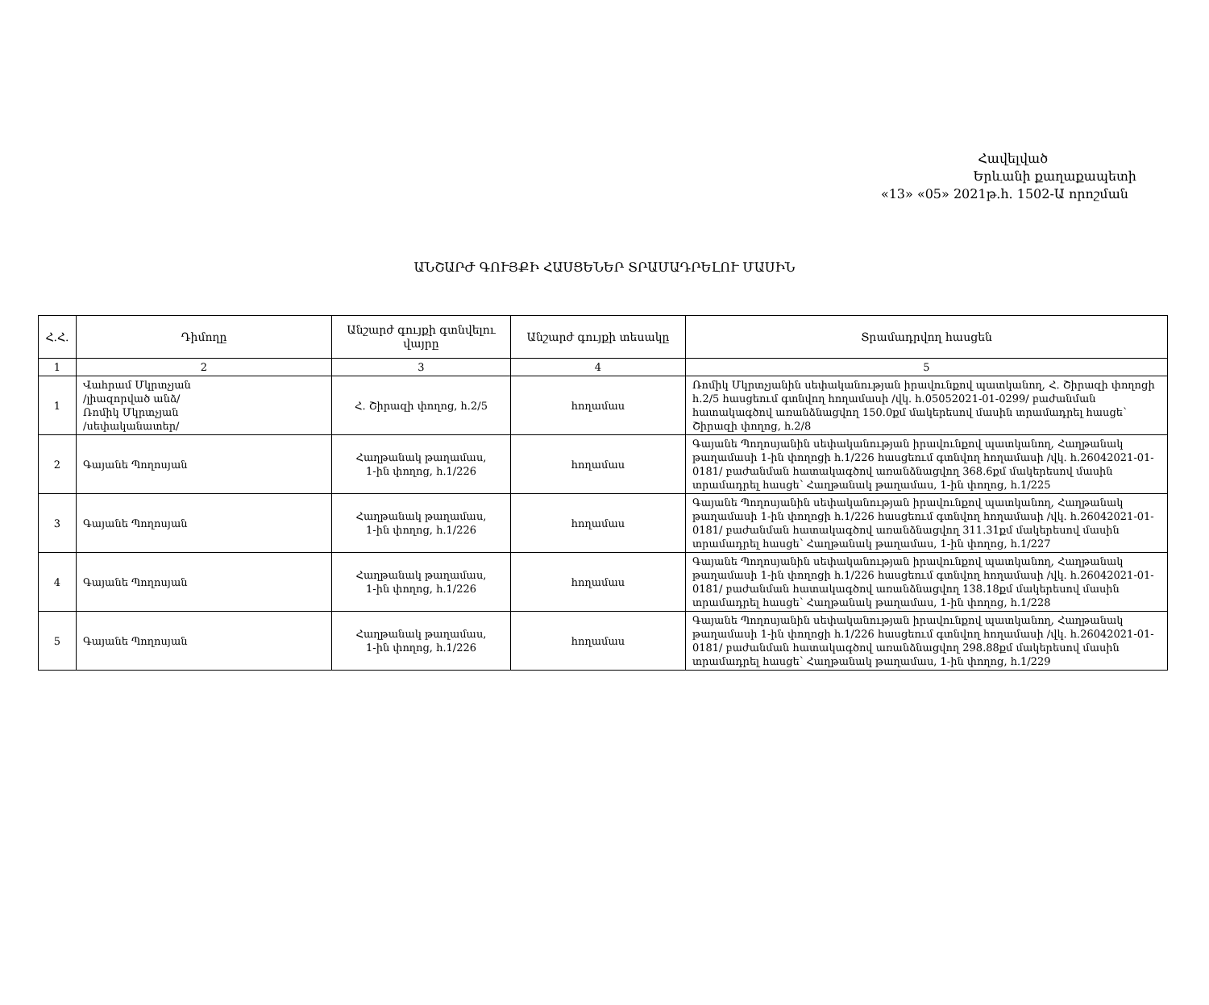Հավելված
Երևանի քաղաքապետի
«13» «05» 2021թ.հ. 1502-Ա որոշման
ԱՆՇԱՐԺ ԳՈՒՅՔԻ ՀԱՍՑԵՆԵՐ ՏՐԱՄԱԴՐԵԼՈՒ ՄԱՍԻՆ
| Հ.Հ. | Դիմողը | Անշարժ գույքի գտնվելու վայրը | Անշարժ գույքի տեսակը | Տրամադրվող հասցեն |
| --- | --- | --- | --- | --- |
| 1 | 2 | 3 | 4 | 5 |
| 1 | Վահրամ Մկրտչյան /լիազորված անձ/ Ռոմիկ Մկրտչյան /սեփականատեր/ | Հ. Շիրազի փողոց, հ.2/5 | հողամաս | Ռոմիկ Մկրտչյանին սեփականության իրավունքով պատկանող, Հ. Շիրազի փողոցի հ.2/5 հասցեում գտնվող հողամասի /վկ. հ.05052021-01-0299/ բաժանման հատակագծով առանձնացվող 150.0քմ մակերեսով մասին տրամադրել հասցե՝ Շիրազի փողոց, հ.2/8 |
| 2 | Գայանե Պողոսյան | Հաղթանակ թաղամաս, 1-ին փողոց, հ.1/226 | հողամաս | Գայանե Պողոսյանին սեփականության իրավունքով պատկանող, Հաղթանակ թաղամասի 1-ին փողոցի հ.1/226 հասցեում գտնվող հողամասի /վկ. հ.26042021-01-0181/ բաժանման հատակագծով առանձնացվող 368.6քմ մակերեսով մասին տրամադրել հասցե՝ Հաղթանակ թաղամաս, 1-ին փողոց, հ.1/225 |
| 3 | Գայանե Պողոսյան | Հաղթանակ թաղամաս, 1-ին փողոց, հ.1/226 | հողամաս | Գայանե Պողոսյանին սեփականության իրավունքով պատկանող, Հաղթանակ թաղամասի 1-ին փողոցի հ.1/226 հասցեում գտնվող հողամասի /վկ. հ.26042021-01-0181/ բաժանման հատակագծով առանձնացվող 311.31քմ մակերեսով մասին տրամադրել հասցե՝ Հաղթանակ թաղամաս, 1-ին փողոց, հ.1/227 |
| 4 | Գայանե Պողոսյան | Հաղթանակ թաղամաս, 1-ին փողոց, հ.1/226 | հողամաս | Գայանե Պողոսյանին սեփականության իրավունքով պատկանող, Հաղթանակ թաղամասի 1-ին փողոցի հ.1/226 հասցեում գտնվող հողամասի /վկ. հ.26042021-01-0181/ բաժանման հատակագծով առանձնացվող 138.18քմ մակերեսով մասին տրամադրել հասցե՝ Հաղթանակ թաղամաս, 1-ին փողոց, հ.1/228 |
| 5 | Գայանե Պողոսյան | Հաղթանակ թաղամաս, 1-ին փողոց, հ.1/226 | հողամաս | Գայանե Պողոսյանին սեփականության իրավունքով պատկանող, Հաղթանակ թաղամասի 1-ին փողոցի հ.1/226 հասցեում գտնվող հողամասի /վկ. հ.26042021-01-0181/ բաժանման հատակագծով առանձնացվող 298.88քմ մակերեսով մասին տրամադրել հասցե՝ Հաղթանակ թաղամաս, 1-ին փողոց, հ.1/229 |